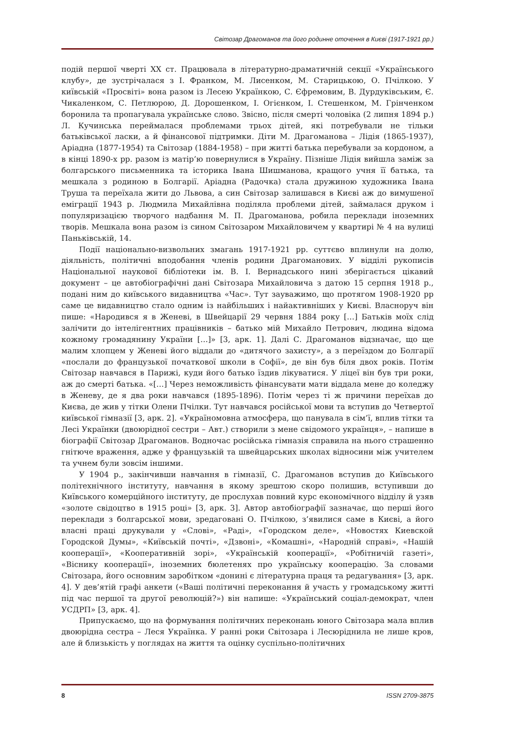Світозар Драгоманов та його родинне оточення в Києві (1917-1921 рр.)
подій першої чверті XX ст. Працювала в літературно-драматичній секції «Українського клубу», де зустрічалася з І. Франком, М. Лисенком, М. Старицькою, О. Пчілкою. У київській «Просвіті» вона разом із Лесею Українкою, С. Єфремовим, В. Дурдуківським, Є. Чикаленком, С. Петлюрою, Д. Дорошенком, І. Огієнком, І. Стешенком, М. Грінченком боронила та пропагувала українське слово. Звісно, після смерті чоловіка (2 липня 1894 р.) Л. Кучинська переймалася проблемами трьох дітей, які потребували не тільки батьківської ласки, а й фінансової підтримки. Діти М. Драгоманова – Лідія (1865-1937), Аріадна (1877-1954) та Світозар (1884-1958) – при житті батька перебували за кордоном, а в кінці 1890-х рр. разом із матір’ю повернулися в Україну. Пізніше Лідія вийшла заміж за болгарського письменника та історика Івана Шишманова, кращого учня її батька, та мешкала з родиною в Болгарії. Аріадна (Радочка) стала дружиною художника Івана Труша та переїхала жити до Львова, а син Світозар залишався в Києві аж до вимушеної еміграції 1943 р. Людмила Михайлівна поділяла проблеми дітей, займалася друком і популяризацією творчого надбання М. П. Драгоманова, робила переклади іноземних творів. Мешкала вона разом із сином Світозаром Михайловичем у квартирі № 4 на вулиці Паньківській, 14.
Події національно-визвольних змагань 1917-1921 рр. суттєво вплинули на долю, діяльність, політичні вподобання членів родини Драгоманових. У відділі рукописів Національної наукової бібліотеки ім. В. І. Вернадського нині зберігається цікавий документ – це автобіографічні дані Світозара Михайловича з датою 15 серпня 1918 р., подані ним до київського видавництва «Час». Тут зауважимо, що протягом 1908-1920 рр саме це видавництво стало одним із найбільших і найактивніших у Києві. Власноруч він пише: «Народився я в Женеві, в Швейцарії 29 червня 1884 року […] Батьків моїх слід залічити до інтелігентних працівників – батько мій Михайло Петрович, людина відома кожному громадянину України […]» [3, арк. 1]. Далі С. Драгоманов відзначає, що ще малим хлопцем у Женеві його віддали до «дитячого захисту», а з переїздом до Болгарії «послали до французької початкової школи в Софії», де він був біля двох років. Потім Світозар навчався в Парижі, куди його батько їздив лікуватися. У ліцеї він був три роки, аж до смерті батька. «[…] Через неможливість фінансувати мати віддала мене до коледжу в Женеву, де я два роки навчався (1895-1896). Потім через ті ж причини переїхав до Києва, де жив у тітки Олени Пчілки. Тут навчався російської мови та вступив до Четвертої київської гімназії [3, арк. 2]. «Україномовна атмосфера, що панувала в сім’ї, вплив тітки та Лесі Українки (двоюрідної сестри – Авт.) створили з мене свідомого українця», – напише в біографії Світозар Драгоманов. Водночас російська гімназія справила на нього страшенно гнітюче враження, адже у французькій та швейцарських школах відносини між учителем та учнем були зовсім іншими.
У 1904 р., закінчивши навчання в гімназії, С. Драгоманов вступив до Київського політехнічного інституту, навчання в якому зрештою скоро полишив, вступивши до Київського комерційного інституту, де прослухав повний курс економічного відділу й узяв «золоте свідоцтво в 1915 році» [3, арк. 3]. Автор автобіографії зазначає, що перші його переклади з болгарської мови, зредаговані О. Пчілкою, з’явилися саме в Києві, а його власні праці друкували у «Слові», «Раді», «Городском деле», «Новостях Киевской Городской Думы», «Київській почті», «Дзвоні», «Комашні», «Народній справі», «Нашій кооперації», «Кооперативній зорі», «Українській кооперації», «Робітничій газеті», «Віснику кооперації», іноземних бюлетенях про українську кооперацію. За словами Світозара, його основним заробітком «донині є літературна праця та редагування» [3, арк. 4]. У дев’ятій графі анкети («Ваші політичні переконання й участь у громадському житті під час першої та другої революцій?») він напише: «Український соціал-демократ, член УСДРП» [3, арк. 4].
Припускаємо, що на формування політичних переконань юного Світозара мала вплив двоюрідна сестра – Леся Українка. У ранні роки Світозара і Лесюріднила не лише кров, але й близькість у поглядах на життя та оцінку суспільно-політичних
8 ISSN 2709-3875